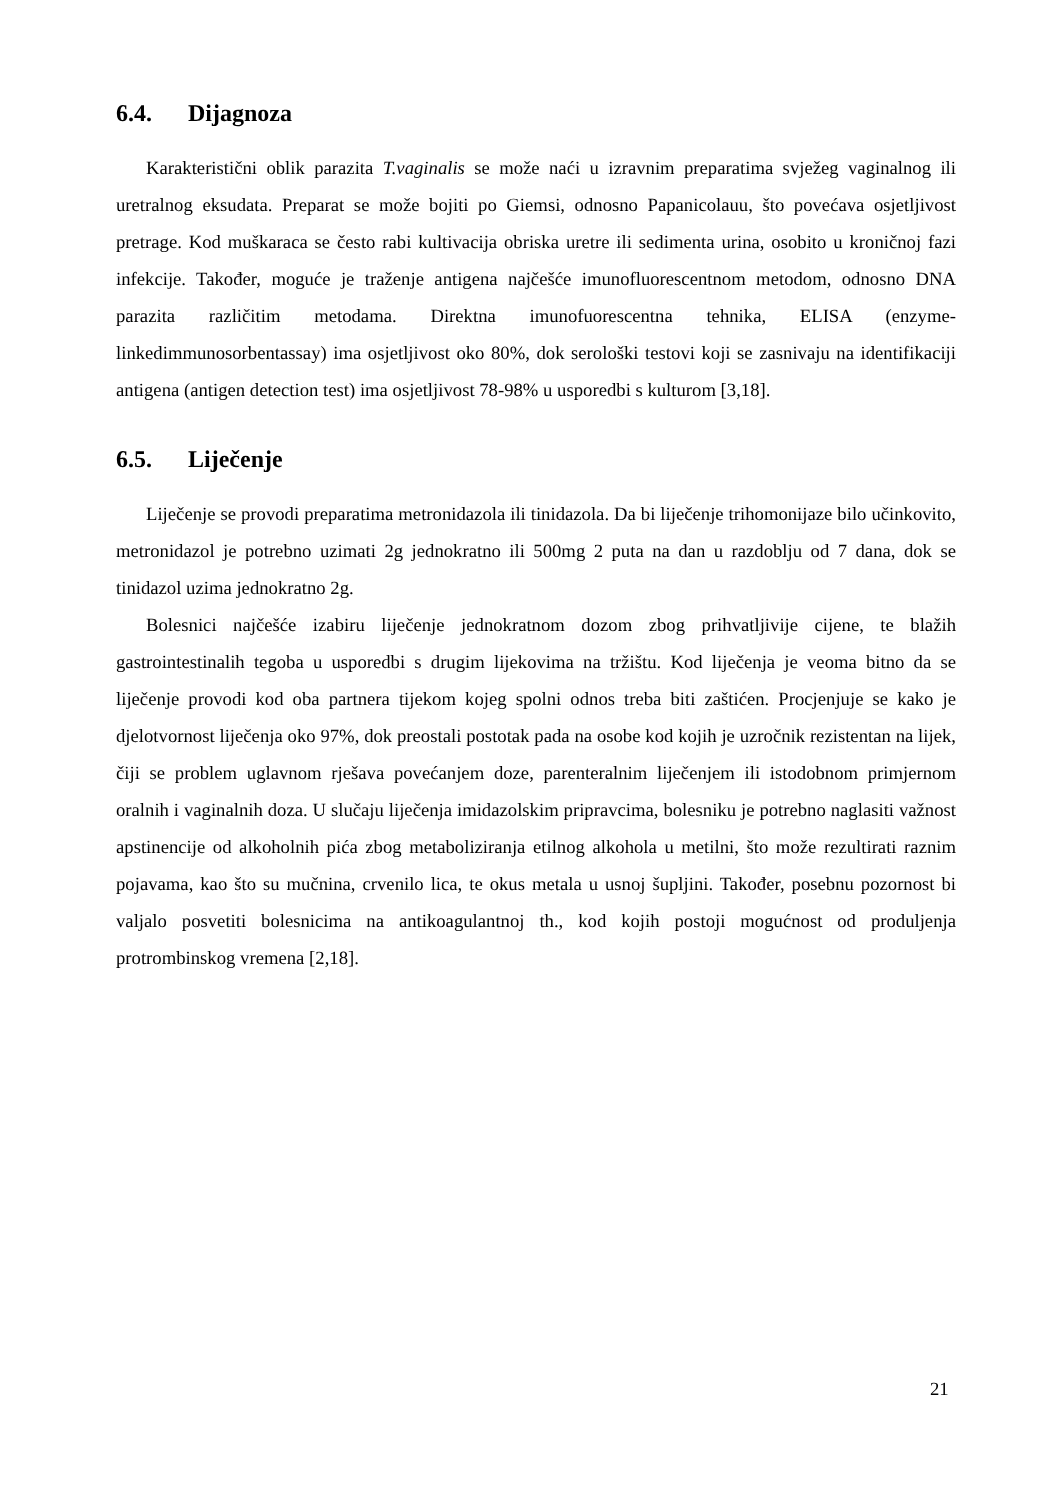6.4. Dijagnoza
Karakteristični oblik parazita T.vaginalis se može naći u izravnim preparatima svježeg vaginalnog ili uretralnog eksudata. Preparat se može bojiti po Giemsi, odnosno Papanicolauu, što povećava osjetljivost pretrage. Kod muškaraca se često rabi kultivacija obriska uretre ili sedimenta urina, osobito u kroničnoj fazi infekcije. Također, moguće je traženje antigena najčešće imunofluorescentnom metodom, odnosno DNA parazita različitim metodama. Direktna imunofuorescentna tehnika, ELISA (enzyme-linkedimmunosorbentassay) ima osjetljivost oko 80%, dok serološki testovi koji se zasnivaju na identifikaciji antigena (antigen detection test) ima osjetljivost 78-98% u usporedbi s kulturom [3,18].
6.5. Liječenje
Liječenje se provodi preparatima metronidazola ili tinidazola. Da bi liječenje trihomonijaze bilo učinkovito, metronidazol je potrebno uzimati 2g jednokratno ili 500mg 2 puta na dan u razdoblju od 7 dana, dok se tinidazol uzima jednokratno 2g.
Bolesnici najčešće izabiru liječenje jednokratnom dozom zbog prihvatljivije cijene, te blažih gastrointestinalih tegoba u usporedbi s drugim lijekovima na tržištu. Kod liječenja je veoma bitno da se liječenje provodi kod oba partnera tijekom kojeg spolni odnos treba biti zaštićen. Procjenjuje se kako je djelotvornost liječenja oko 97%, dok preostali postotak pada na osobe kod kojih je uzročnik rezistentan na lijek, čiji se problem uglavnom rješava povećanjem doze, parenteralnim liječenjem ili istodobnom primjernom oralnih i vaginalnih doza. U slučaju liječenja imidazolskim pripravcima, bolesniku je potrebno naglasiti važnost apstinencije od alkoholnih pića zbog metaboliziranja etilnog alkohola u metilni, što može rezultirati raznim pojavama, kao što su mučnina, crvenilo lica, te okus metala u usnoj šupljini. Također, posebnu pozornost bi valjalo posvetiti bolesnicima na antikoagulantnoj th., kod kojih postoji mogućnost od produljenja protrombinskog vremena [2,18].
21